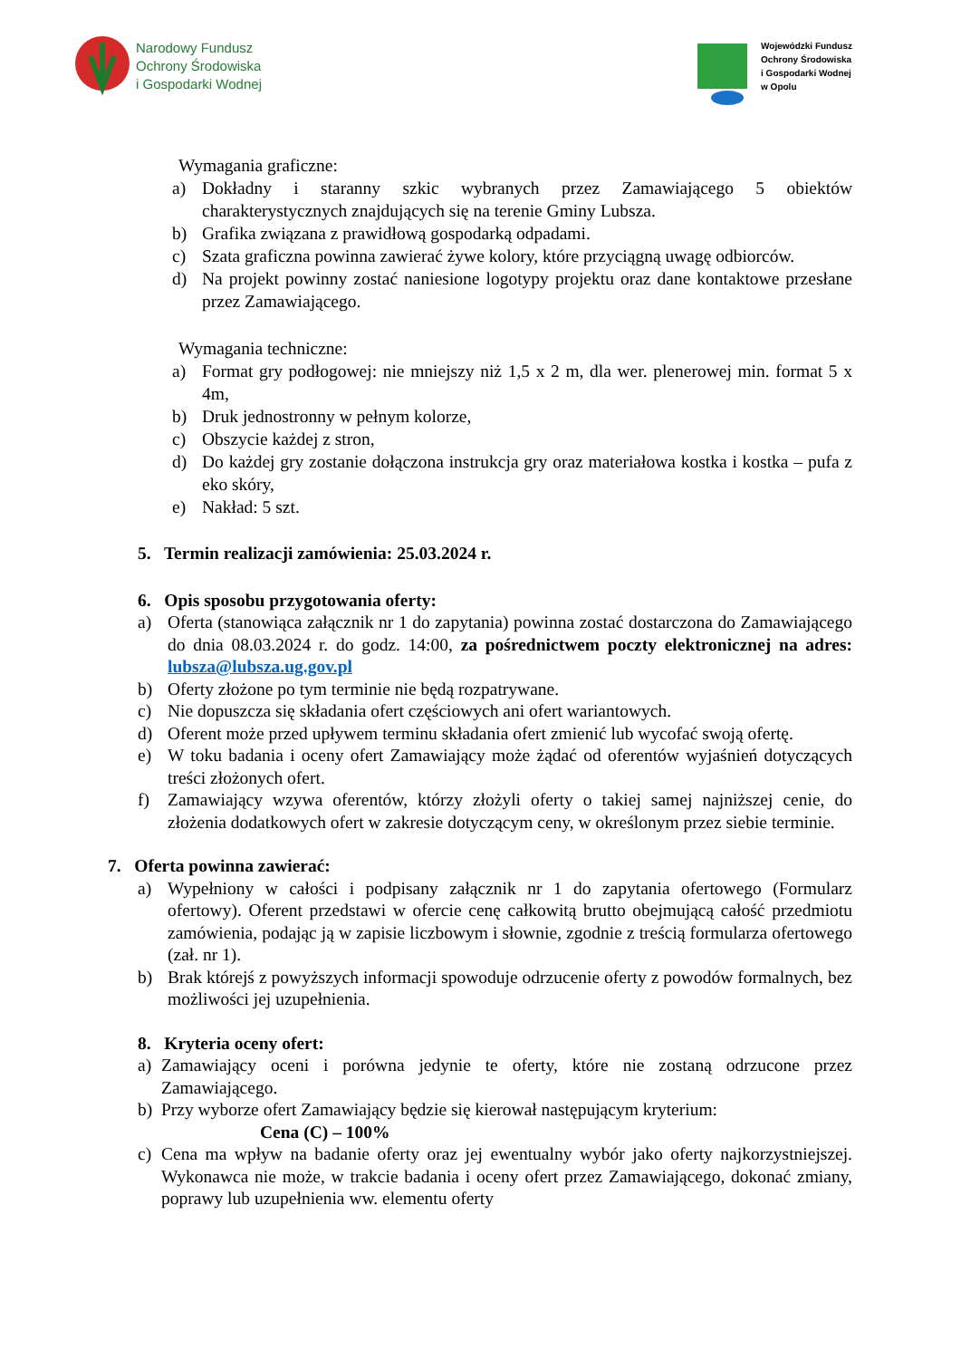Narodowy Fundusz
Ochrony Środowiska
i Gospodarki Wodnej
Wojewódzki Fundusz
Ochrony Środowiska
i Gospodarki Wodnej
w Opolu
Wymagania graficzne:
a) Dokładny i staranny szkic wybranych przez Zamawiającego 5 obiektów charakterystycznych znajdujących się na terenie Gminy Lubsza.
b) Grafika związana z prawidłową gospodarką odpadami.
c) Szata graficzna powinna zawierać żywe kolory, które przyciągną uwagę odbiorców.
d) Na projekt powinny zostać naniesione logotypy projektu oraz dane kontaktowe przesłane przez Zamawiającego.
Wymagania techniczne:
a) Format gry podłogowej: nie mniejszy niż 1,5 x 2 m, dla wer. plenerowej min. format 5 x 4m,
b) Druk jednostronny w pełnym kolorze,
c) Obszycie każdej z stron,
d) Do każdej gry zostanie dołączona instrukcja gry oraz materiałowa kostka i kostka – pufa z eko skóry,
e) Nakład: 5 szt.
5. Termin realizacji zamówienia: 25.03.2024 r.
6. Opis sposobu przygotowania oferty:
a) Oferta (stanowiąca załącznik nr 1 do zapytania) powinna zostać dostarczona do Zamawiającego do dnia 08.03.2024 r. do godz. 14:00, za pośrednictwem poczty elektronicznej na adres: lubsza@lubsza.ug.gov.pl
b) Oferty złożone po tym terminie nie będą rozpatrywane.
c) Nie dopuszcza się składania ofert częściowych ani ofert wariantowych.
d) Oferent może przed upływem terminu składania ofert zmienić lub wycofać swoją ofertę.
e) W toku badania i oceny ofert Zamawiający może żądać od oferentów wyjaśnień dotyczących treści złożonych ofert.
f) Zamawiający wzywa oferentów, którzy złożyli oferty o takiej samej najniższej cenie, do złożenia dodatkowych ofert w zakresie dotyczącym ceny, w określonym przez siebie terminie.
7. Oferta powinna zawierać:
a) Wypełniony w całości i podpisany załącznik nr 1 do zapytania ofertowego (Formularz ofertowy). Oferent przedstawi w ofercie cenę całkowitą brutto obejmującą całość przedmiotu zamówienia, podając ją w zapisie liczbowym i słownie, zgodnie z treścią formularza ofertowego (zał. nr 1).
b) Brak którejś z powyższych informacji spowoduje odrzucenie oferty z powodów formalnych, bez możliwości jej uzupełnienia.
8. Kryteria oceny ofert:
a) Zamawiający oceni i porówna jedynie te oferty, które nie zostaną odrzucone przez Zamawiającego.
b) Przy wyborze ofert Zamawiający będzie się kierował następującym kryterium:
Cena (C) – 100%
c) Cena ma wpływ na badanie oferty oraz jej ewentualny wybór jako oferty najkorzystniejszej. Wykonawca nie może, w trakcie badania i oceny ofert przez Zamawiającego, dokonać zmiany, poprawy lub uzupełnienia ww. elementu oferty